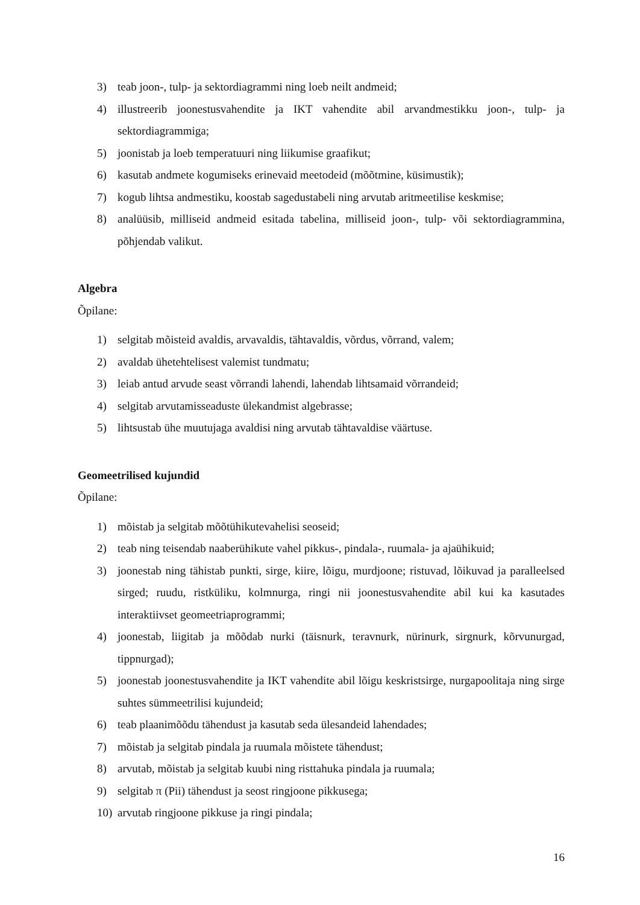3) teab joon-, tulp- ja sektordiagrammi ning loeb neilt andmeid;
4) illustreerib joonestusvahendite ja IKT vahendite abil arvandmestikku joon-, tulp- ja sektordiagrammiga;
5) joonistab ja loeb temperatuuri ning liikumise graafikut;
6) kasutab andmete kogumiseks erinevaid meetodeid (mõõtmine, küsimustik);
7) kogub lihtsa andmestiku, koostab sagedustabeli ning arvutab aritmeetilise keskmise;
8) analüüsib, milliseid andmeid esitada tabelina, milliseid joon-, tulp- või sektordiagrammina, põhjendab valikut.
Algebra
Õpilane:
1) selgitab mõisteid avaldis, arvavaldis, tähtavaldis, võrdus, võrrand, valem;
2) avaldab ühetehtelisest valemist tundmatu;
3) leiab antud arvude seast võrrandi lahendi, lahendab lihtsamaid võrrandeid;
4) selgitab arvutamisseaduste ülekandmist algebrasse;
5) lihtsustab ühe muutujaga avaldisi ning arvutab tähtavaldise väärtuse.
Geomeetrilised kujundid
Õpilane:
1) mõistab ja selgitab mõõtühikutevahelisi seoseid;
2) teab ning teisendab naaberühikute vahel pikkus-, pindala-, ruumala- ja ajaühikuid;
3) joonestab ning tähistab punkti, sirge, kiire, lõigu, murdjoone; ristuvad, lõikuvad ja paralleelsed sirged; ruudu, ristküliku, kolmnurga, ringi nii joonestusvahendite abil kui ka kasutades interaktiivset geomeetriaprogrammi;
4) joonestab, liigitab ja mõõdab nurki (täisnurk, teravnurk, nürinurk, sirgnurk, kõrvunurgad, tippnurgad);
5) joonestab joonestusvahendite ja IKT vahendite abil lõigu keskristsirge, nurgapoolitaja ning sirge suhtes sümmeetrilisi kujundeid;
6) teab plaanimõõdu tähendust ja kasutab seda ülesandeid lahendades;
7) mõistab ja selgitab pindala ja ruumala mõistete tähendust;
8) arvutab, mõistab ja selgitab kuubi ning risttahuka pindala ja ruumala;
9) selgitab π (Pii) tähendust ja seost ringjoone pikkusega;
10) arvutab ringjoone pikkuse ja ringi pindala;
16